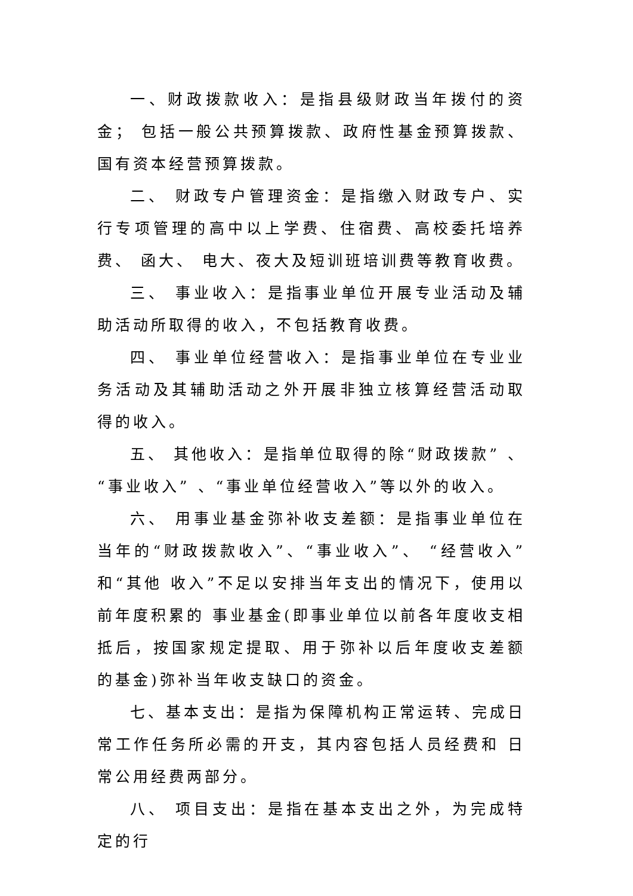一、财政拨款收入：是指县级财政当年拨付的资金； 包括一般公共预算拨款、政府性基金预算拨款、 国有资本经营预算拨款。
二、 财政专户管理资金：是指缴入财政专户、实行专项管理的高中以上学费、住宿费、高校委托培养费、 函大、 电大、夜大及短训班培训费等教育收费。
三、 事业收入：是指事业单位开展专业活动及辅助活动所取得的收入，不包括教育收费。
四、 事业单位经营收入：是指事业单位在专业业务活动及其辅助活动之外开展非独立核算经营活动取得的收入。
五、 其他收入：是指单位取得的除“财政拨款” 、“事业收入” 、“事业单位经营收入”等以外的收入。
六、 用事业基金弥补收支差额：是指事业单位在当年的“财政拨款收入”、“事业收入”、 “经营收入”和“其他 收入”不足以安排当年支出的情况下，使用以前年度积累的 事业基金(即事业单位以前各年度收支相抵后，按国家规定提取、用于弥补以后年度收支差额的基金)弥补当年收支缺口的资金。
七、基本支出：是指为保障机构正常运转、完成日常工作任务所必需的开支，其内容包括人员经费和 日常公用经费两部分。
八、 项目支出：是指在基本支出之外，为完成特定的行